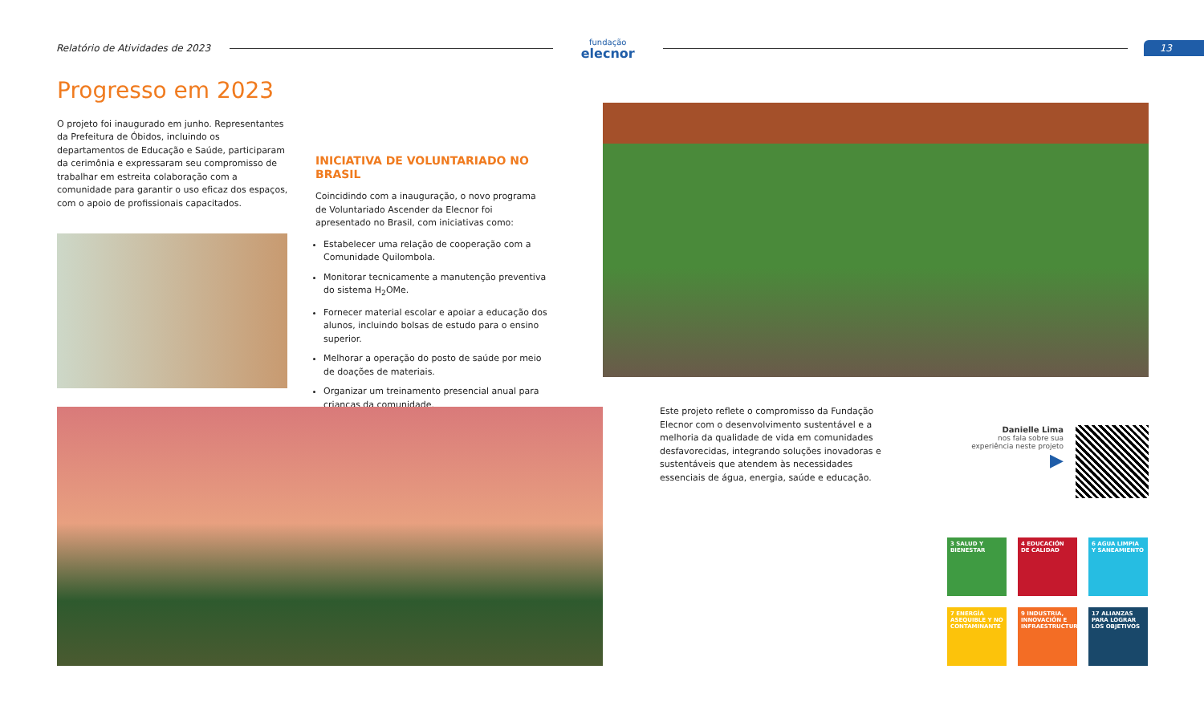Relatório de Atividades de 2023
fundação
elecnor
13
Progresso em 2023
O projeto foi inaugurado em junho. Representantes da Prefeitura de Óbidos, incluindo os departamentos de Educação e Saúde, participaram da cerimônia e expressaram seu compromisso de trabalhar em estreita colaboração com a comunidade para garantir o uso eficaz dos espaços, com o apoio de profissionais capacitados.
INICIATIVA DE VOLUNTARIADO NO BRASIL
Coincidindo com a inauguração, o novo programa de Voluntariado Ascender da Elecnor foi apresentado no Brasil, com iniciativas como:
Estabelecer uma relação de cooperação com a Comunidade Quilombola.
Monitorar tecnicamente a manutenção preventiva do sistema H<sub>2</sub>OMe.
Fornecer material escolar e apoiar a educação dos alunos, incluindo bolsas de estudo para o ensino superior.
Melhorar a operação do posto de saúde por meio de doações de materiais.
Organizar um treinamento presencial anual para crianças da comunidade.
Este projeto reflete o compromisso da Fundação Elecnor com o desenvolvimento sustentável e a melhoria da qualidade de vida em comunidades desfavorecidas, integrando soluções inovadoras e sustentáveis que atendem às necessidades essenciais de água, energia, saúde e educação.
Danielle Lima
nos fala sobre sua experiência neste projeto
▶
3 SALUD Y BIENESTAR
4 EDUCACIÓN DE CALIDAD
6 AGUA LIMPIA Y SANEAMIENTO
7 ENERGÍA ASEQUIBLE Y NO CONTAMINANTE
9 INDUSTRIA, INNOVACIÓN E INFRAESTRUCTURA
17 ALIANZAS PARA LOGRAR LOS OBJETIVOS